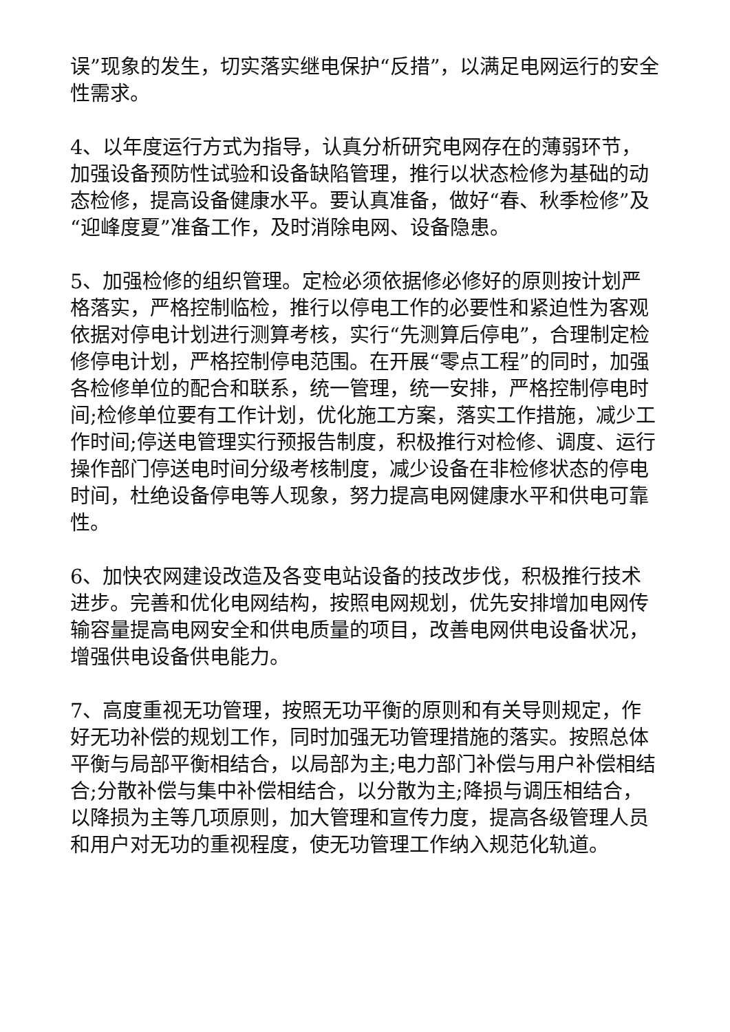误”现象的发生，切实落实继电保护“反措”，以满足电网运行的安全性需求。
4、以年度运行方式为指导，认真分析研究电网存在的薄弱环节，加强设备预防性试验和设备缺陷管理，推行以状态检修为基础的动态检修，提高设备健康水平。要认真准备，做好“春、秋季检修”及“迎峰度夏”准备工作，及时消除电网、设备隐患。
5、加强检修的组织管理。定检必须依据修必修好的原则按计划严格落实，严格控制临检，推行以停电工作的必要性和紧迫性为客观依据对停电计划进行测算考核，实行“先测算后停电”，合理制定检修停电计划，严格控制停电范围。在开展“零点工程”的同时，加强各检修单位的配合和联系，统一管理，统一安排，严格控制停电时间;检修单位要有工作计划，优化施工方案，落实工作措施，减少工作时间;停送电管理实行预报告制度，积极推行对检修、调度、运行操作部门停送电时间分级考核制度，减少设备在非检修状态的停电时间，杜绝设备停电等人现象，努力提高电网健康水平和供电可靠性。
6、加快农网建设改造及各变电站设备的技改步伐，积极推行技术进步。完善和优化电网结构，按照电网规划，优先安排增加电网传输容量提高电网安全和供电质量的项目，改善电网供电设备状况，增强供电设备供电能力。
7、高度重视无功管理，按照无功平衡的原则和有关导则规定，作好无功补偿的规划工作，同时加强无功管理措施的落实。按照总体平衡与局部平衡相结合，以局部为主;电力部门补偿与用户补偿相结合;分散补偿与集中补偿相结合，以分散为主;降损与调压相结合，以降损为主等几项原则，加大管理和宣传力度，提高各级管理人员和用户对无功的重视程度，使无功管理工作纳入规范化轨道。